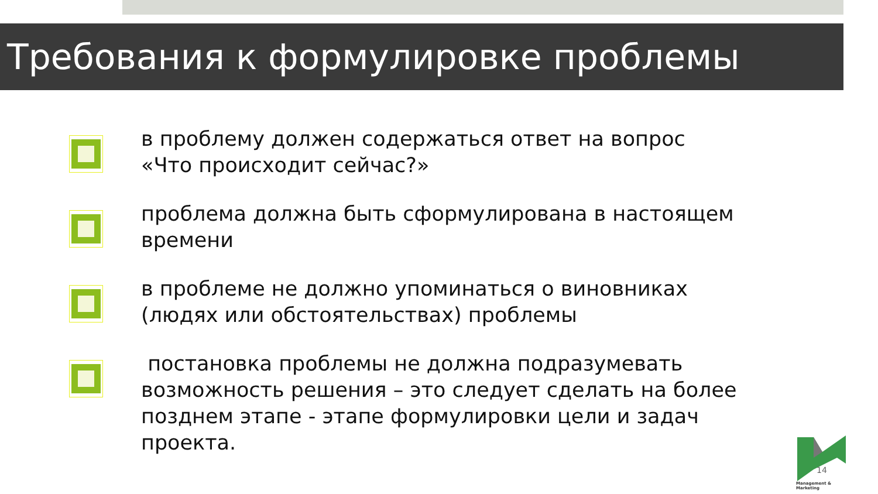Требования к формулировке проблемы
в проблему должен содержаться ответ на вопрос «Что происходит сейчас?»
проблема должна быть сформулирована в настоящем времени
в проблеме не должно упоминаться о виновниках (людях или обстоятельствах) проблемы
постановка проблемы не должна подразумевать возможность решения – это следует сделать на более позднем этапе - этапе формулировки цели и задач проекта.
14
Management & Marketing